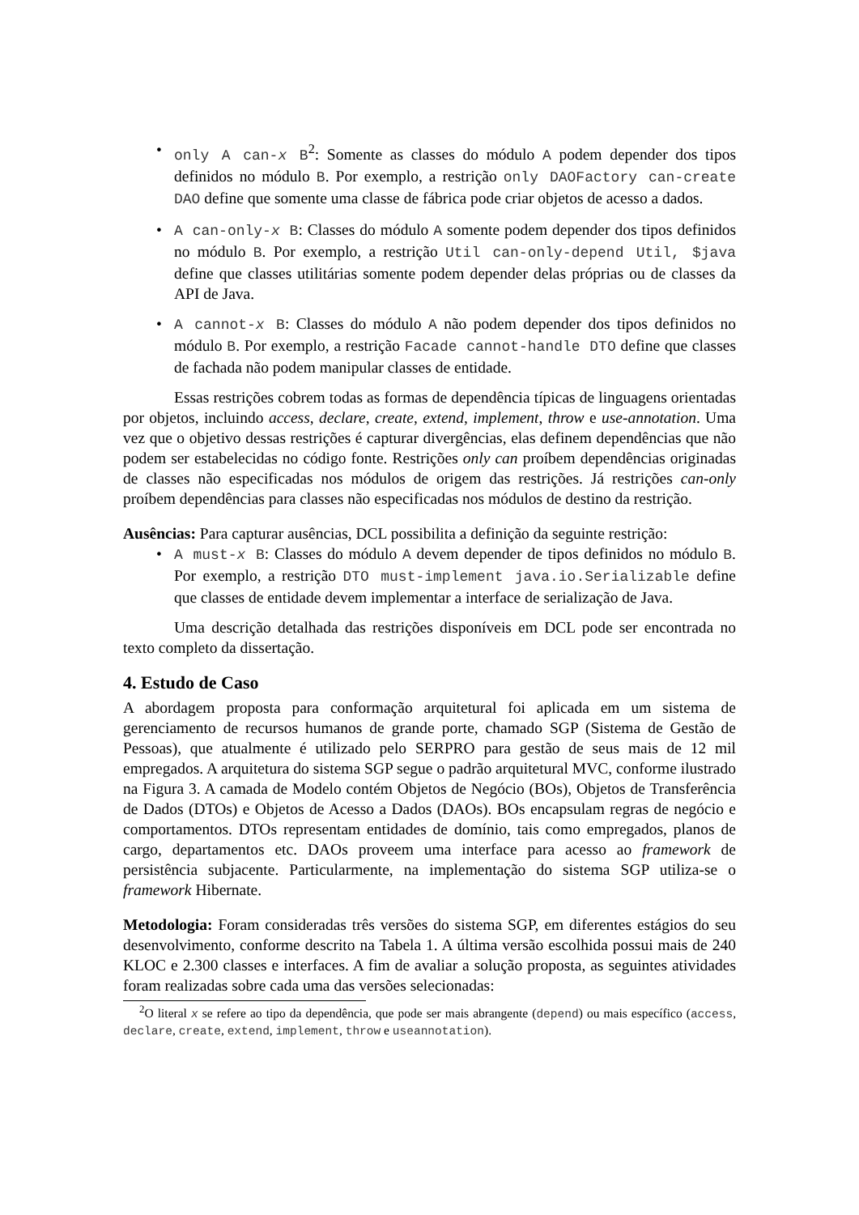• only A can-x B<sup>2</sup>: Somente as classes do módulo A podem depender dos tipos definidos no módulo B. Por exemplo, a restrição only DAOFactory can-create DAO define que somente uma classe de fábrica pode criar objetos de acesso a dados.
• A can-only-x B: Classes do módulo A somente podem depender dos tipos definidos no módulo B. Por exemplo, a restrição Util can-only-depend Util, $java define que classes utilitárias somente podem depender delas próprias ou de classes da API de Java.
• A cannot-x B: Classes do módulo A não podem depender dos tipos definidos no módulo B. Por exemplo, a restrição Facade cannot-handle DTO define que classes de fachada não podem manipular classes de entidade.
Essas restrições cobrem todas as formas de dependência típicas de linguagens orientadas por objetos, incluindo access, declare, create, extend, implement, throw e use-annotation. Uma vez que o objetivo dessas restrições é capturar divergências, elas definem dependências que não podem ser estabelecidas no código fonte. Restrições only can proíbem dependências originadas de classes não especificadas nos módulos de origem das restrições. Já restrições can-only proíbem dependências para classes não especificadas nos módulos de destino da restrição.
Ausências: Para capturar ausências, DCL possibilita a definição da seguinte restrição:
• A must-x B: Classes do módulo A devem depender de tipos definidos no módulo B. Por exemplo, a restrição DTO must-implement java.io.Serializable define que classes de entidade devem implementar a interface de serialização de Java.
Uma descrição detalhada das restrições disponíveis em DCL pode ser encontrada no texto completo da dissertação.
4. Estudo de Caso
A abordagem proposta para conformação arquitetural foi aplicada em um sistema de gerenciamento de recursos humanos de grande porte, chamado SGP (Sistema de Gestão de Pessoas), que atualmente é utilizado pelo SERPRO para gestão de seus mais de 12 mil empregados. A arquitetura do sistema SGP segue o padrão arquitetural MVC, conforme ilustrado na Figura 3. A camada de Modelo contém Objetos de Negócio (BOs), Objetos de Transferência de Dados (DTOs) e Objetos de Acesso a Dados (DAOs). BOs encapsulam regras de negócio e comportamentos. DTOs representam entidades de domínio, tais como empregados, planos de cargo, departamentos etc. DAOs proveem uma interface para acesso ao framework de persistência subjacente. Particularmente, na implementação do sistema SGP utiliza-se o framework Hibernate.
Metodologia: Foram consideradas três versões do sistema SGP, em diferentes estágios do seu desenvolvimento, conforme descrito na Tabela 1. A última versão escolhida possui mais de 240 KLOC e 2.300 classes e interfaces. A fim de avaliar a solução proposta, as seguintes atividades foram realizadas sobre cada uma das versões selecionadas:
<sup>2</sup> O literal x se refere ao tipo da dependência, que pode ser mais abrangente (depend) ou mais específico (access, declare, create, extend, implement, throw e useannotation).